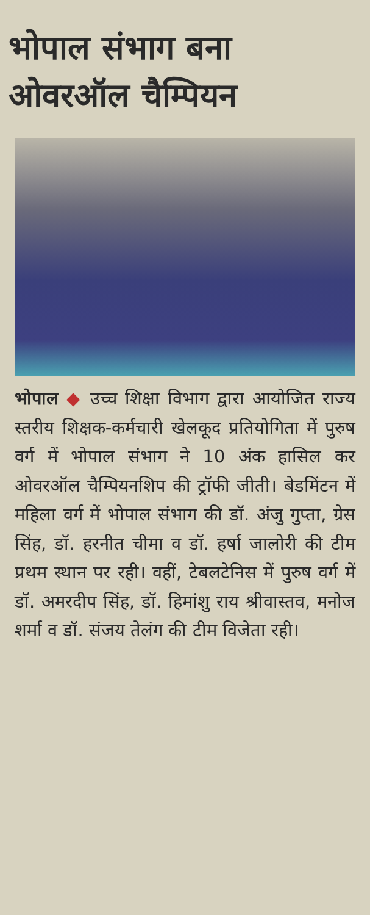भोपाल संभाग बना ओवरऑल चैम्पियन
भोपाल ◆ उच्च शिक्षा विभाग द्वारा आयोजित राज्य स्तरीय शिक्षक-कर्मचारी खेलकूद प्रतियोगिता में पुरुष वर्ग में भोपाल संभाग ने 10 अंक हासिल कर ओवरऑल चैम्पियनशिप की ट्रॉफी जीती। बेडमिंटन में महिला वर्ग में भोपाल संभाग की डॉ. अंजु गुप्ता, ग्रेस सिंह, डॉ. हरनीत चीमा व डॉ. हर्षा जालोरी की टीम प्रथम स्थान पर रही। वहीं, टेबलटेनिस में पुरुष वर्ग में डॉ. अमरदीप सिंह, डॉ. हिमांशु राय श्रीवास्तव, मनोज शर्मा व डॉ. संजय तेलंग की टीम विजेता रही।